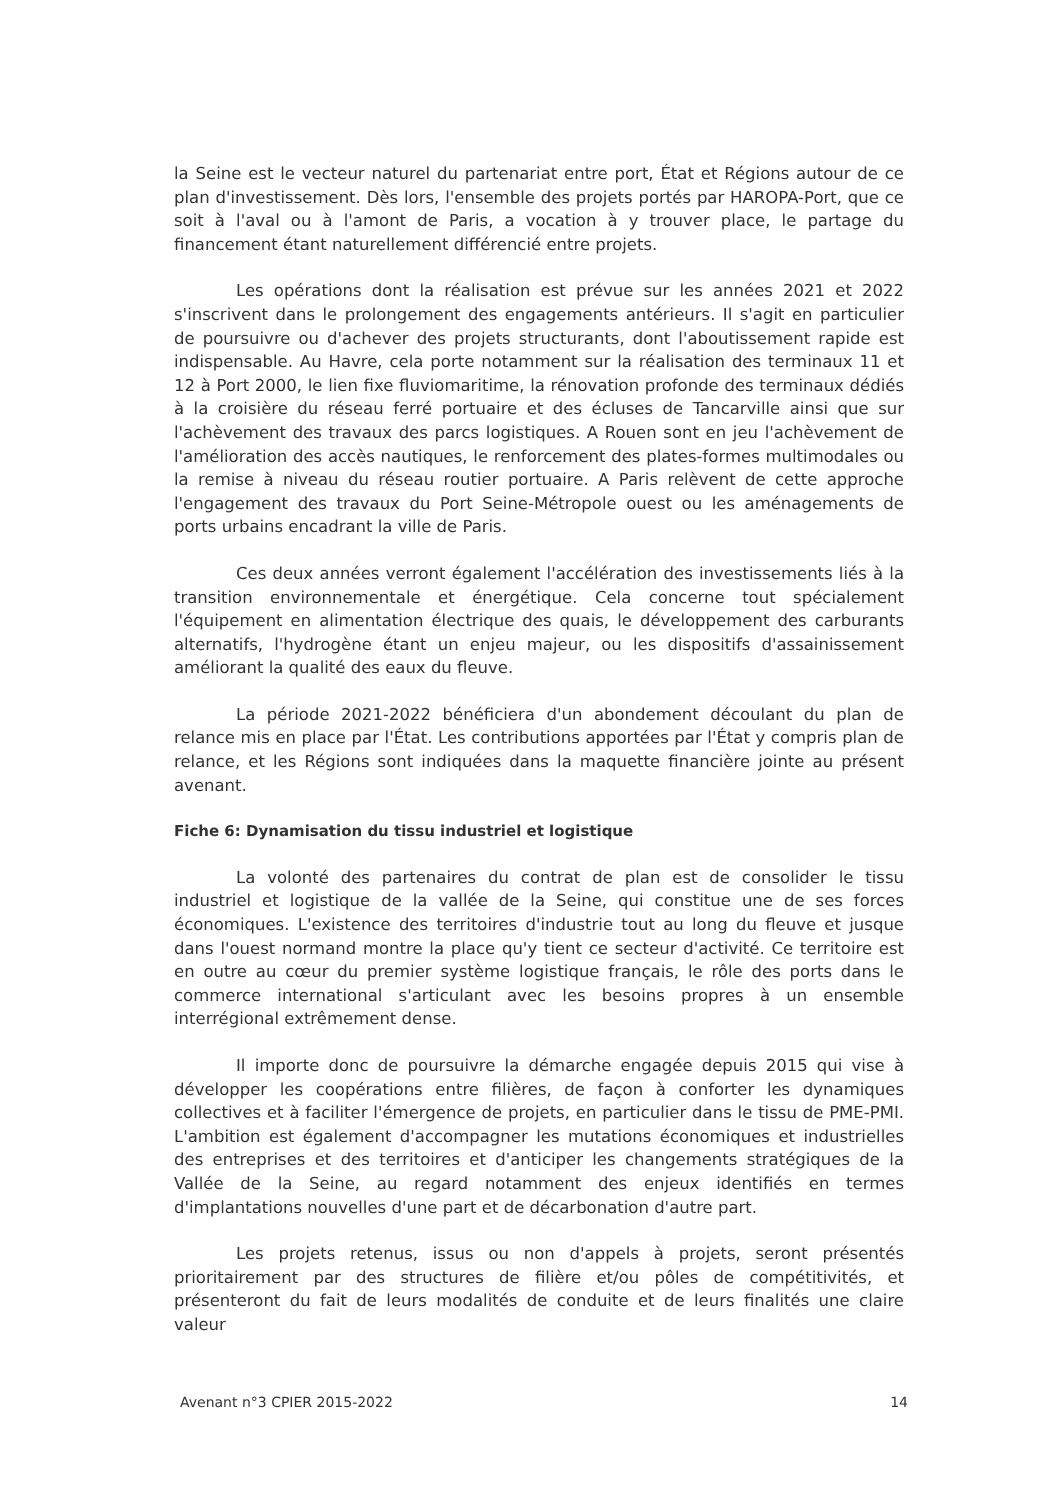la Seine est le vecteur naturel du partenariat entre port, État et Régions autour de ce plan d'investissement. Dès lors, l'ensemble des projets portés par HAROPA-Port, que ce soit à l'aval ou à l'amont de Paris, a vocation à y trouver place, le partage du financement étant naturellement différencié entre projets.
Les opérations dont la réalisation est prévue sur les années 2021 et 2022 s'inscrivent dans le prolongement des engagements antérieurs. Il s'agit en particulier de poursuivre ou d'achever des projets structurants, dont l'aboutissement rapide est indispensable. Au Havre, cela porte notamment sur la réalisation des terminaux 11 et 12 à Port 2000, le lien fixe fluviomaritime, la rénovation profonde des terminaux dédiés à la croisière du réseau ferré portuaire et des écluses de Tancarville ainsi que sur l'achèvement des travaux des parcs logistiques. A Rouen sont en jeu l'achèvement de l'amélioration des accès nautiques, le renforcement des plates-formes multimodales ou la remise à niveau du réseau routier portuaire. A Paris relèvent de cette approche l'engagement des travaux du Port Seine-Métropole ouest ou les aménagements de ports urbains encadrant la ville de Paris.
Ces deux années verront également l'accélération des investissements liés à la transition environnementale et énergétique. Cela concerne tout spécialement l'équipement en alimentation électrique des quais, le développement des carburants alternatifs, l'hydrogène étant un enjeu majeur, ou les dispositifs d'assainissement améliorant la qualité des eaux du fleuve.
La période 2021-2022 bénéficiera d'un abondement découlant du plan de relance mis en place par l'État. Les contributions apportées par l'État y compris plan de relance, et les Régions sont indiquées dans la maquette financière jointe au présent avenant.
Fiche 6: Dynamisation du tissu industriel et logistique
La volonté des partenaires du contrat de plan est de consolider le tissu industriel et logistique de la vallée de la Seine, qui constitue une de ses forces économiques. L'existence des territoires d'industrie tout au long du fleuve et jusque dans l'ouest normand montre la place qu'y tient ce secteur d'activité. Ce territoire est en outre au cœur du premier système logistique français, le rôle des ports dans le commerce international s'articulant avec les besoins propres à un ensemble interrégional extrêmement dense.
Il importe donc de poursuivre la démarche engagée depuis 2015 qui vise à développer les coopérations entre filières, de façon à conforter les dynamiques collectives et à faciliter l'émergence de projets, en particulier dans le tissu de PME-PMI. L'ambition est également d'accompagner les mutations économiques et industrielles des entreprises et des territoires et d'anticiper les changements stratégiques de la Vallée de la Seine, au regard notamment des enjeux identifiés en termes d'implantations nouvelles d'une part et de décarbonation d'autre part.
Les projets retenus, issus ou non d'appels à projets, seront présentés prioritairement par des structures de filière et/ou pôles de compétitivités, et présenteront du fait de leurs modalités de conduite et de leurs finalités une claire valeur
Avenant n°3 CPIER 2015-2022 14